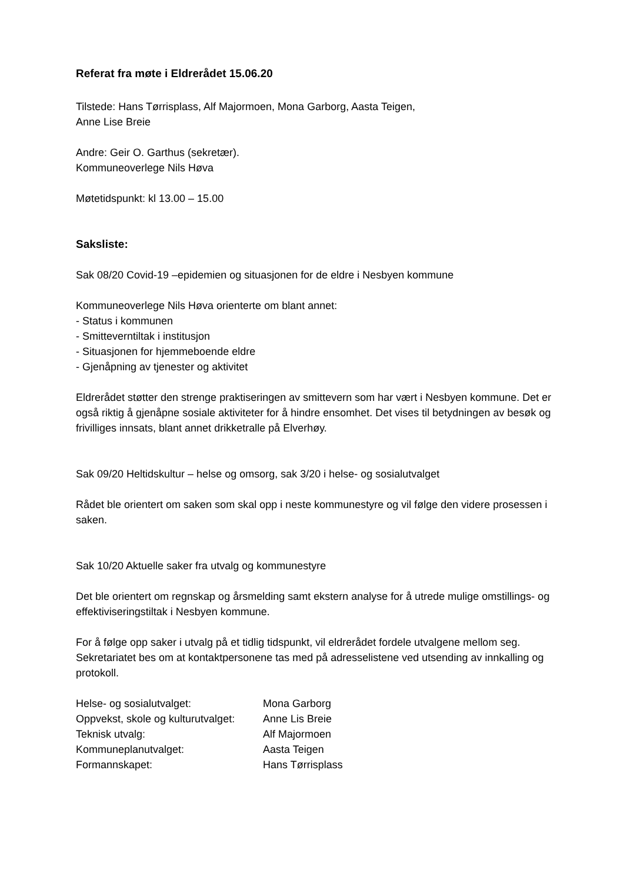Referat fra møte i Eldrerådet 15.06.20
Tilstede: Hans Tørrisplass, Alf Majormoen, Mona Garborg, Aasta Teigen,
Anne Lise Breie
Andre: Geir O. Garthus (sekretær).
Kommuneoverlege Nils Høva
Møtetidspunkt: kl 13.00 – 15.00
Saksliste:
Sak 08/20 Covid-19 –epidemien og situasjonen for de eldre i Nesbyen kommune
Kommuneoverlege Nils Høva orienterte om blant annet:
- Status i kommunen
- Smitteverntiltak i institusjon
- Situasjonen for hjemmeboende eldre
- Gjenåpning av tjenester og aktivitet
Eldrerådet støtter den strenge praktiseringen av smittevern som har vært i Nesbyen kommune. Det er også riktig å gjenåpne sosiale aktiviteter for å hindre ensomhet. Det vises til betydningen av besøk og frivilliges innsats, blant annet drikketralle på Elverhøy.
Sak 09/20 Heltidskultur – helse og omsorg, sak 3/20 i helse- og sosialutvalget
Rådet ble orientert om saken som skal opp i neste kommunestyre og vil følge den videre prosessen i saken.
Sak 10/20 Aktuelle saker fra utvalg og kommunestyre
Det ble orientert om regnskap og årsmelding samt ekstern analyse for å utrede mulige omstillings- og effektiviseringstiltak i Nesbyen kommune.
For å følge opp saker i utvalg på et tidlig tidspunkt, vil eldrerådet fordele utvalgene mellom seg. Sekretariatet bes om at kontaktpersonene tas med på adresselistene ved utsending av innkalling og protokoll.
| Helse- og sosialutvalget: | Mona Garborg |
| Oppvekst, skole og kulturutvalget: | Anne Lis Breie |
| Teknisk utvalg: | Alf Majormoen |
| Kommuneplanutvalget: | Aasta Teigen |
| Formannskapet: | Hans Tørrisplass |